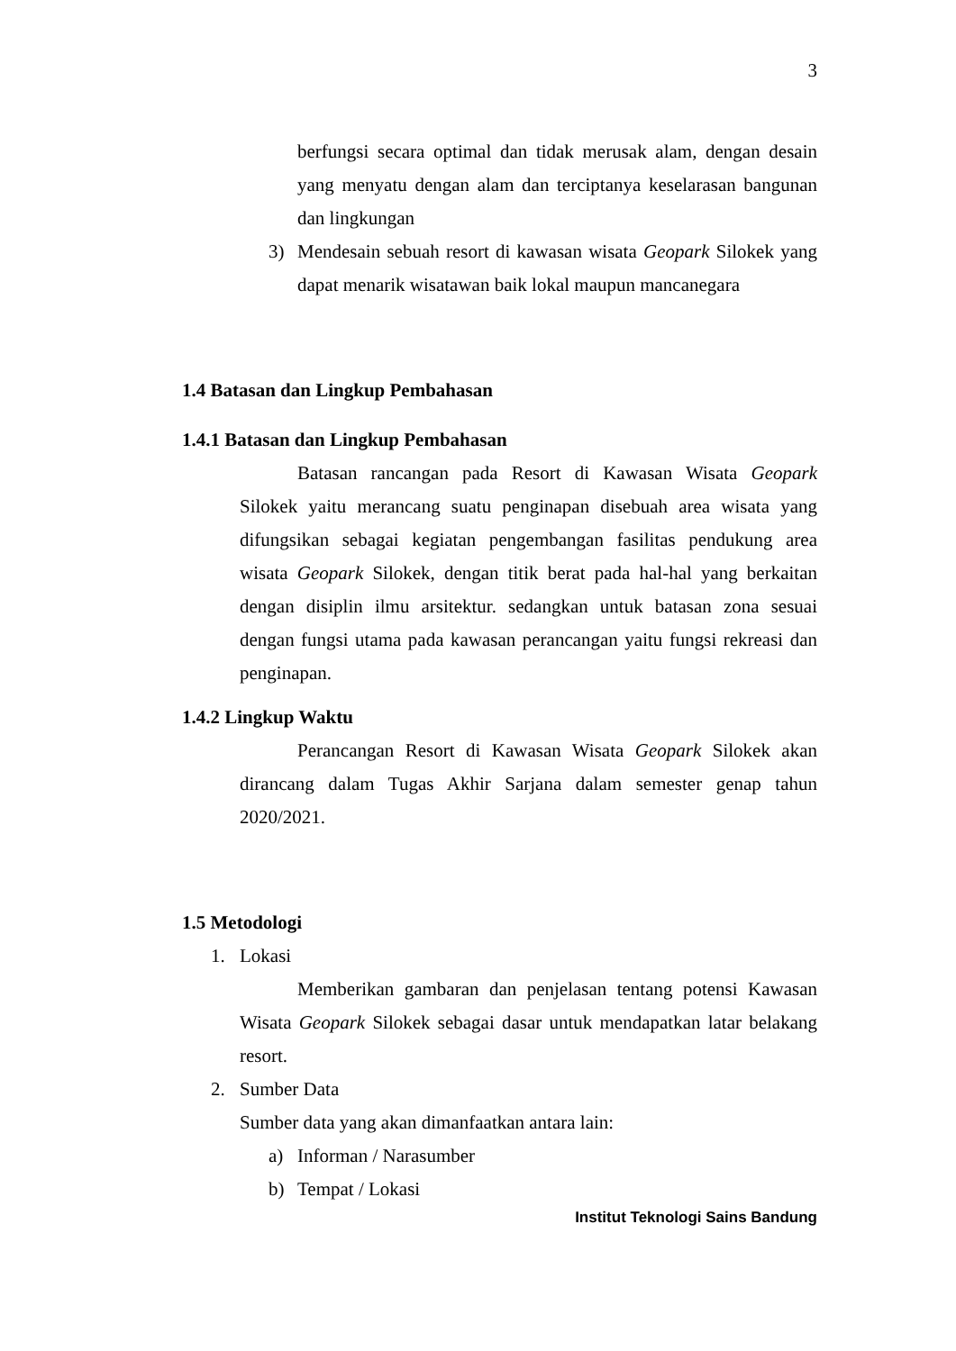3
berfungsi secara optimal dan tidak merusak alam, dengan desain yang menyatu dengan alam dan terciptanya keselarasan bangunan dan lingkungan
3) Mendesain sebuah resort di kawasan wisata Geopark Silokek yang dapat menarik wisatawan baik lokal maupun mancanegara
1.4 Batasan dan Lingkup Pembahasan
1.4.1 Batasan dan Lingkup Pembahasan
Batasan rancangan pada Resort di Kawasan Wisata Geopark Silokek yaitu merancang suatu penginapan disebuah area wisata yang difungsikan sebagai kegiatan pengembangan fasilitas pendukung area wisata Geopark Silokek, dengan titik berat pada hal-hal yang berkaitan dengan disiplin ilmu arsitektur. sedangkan untuk batasan zona sesuai dengan fungsi utama pada kawasan perancangan yaitu fungsi rekreasi dan penginapan.
1.4.2 Lingkup Waktu
Perancangan Resort di Kawasan Wisata Geopark Silokek akan dirancang dalam Tugas Akhir Sarjana dalam semester genap tahun 2020/2021.
1.5 Metodologi
1. Lokasi
Memberikan gambaran dan penjelasan tentang potensi Kawasan Wisata Geopark Silokek sebagai dasar untuk mendapatkan latar belakang resort.
2. Sumber Data
Sumber data yang akan dimanfaatkan antara lain:
a) Informan / Narasumber
b) Tempat / Lokasi
Institut Teknologi Sains Bandung